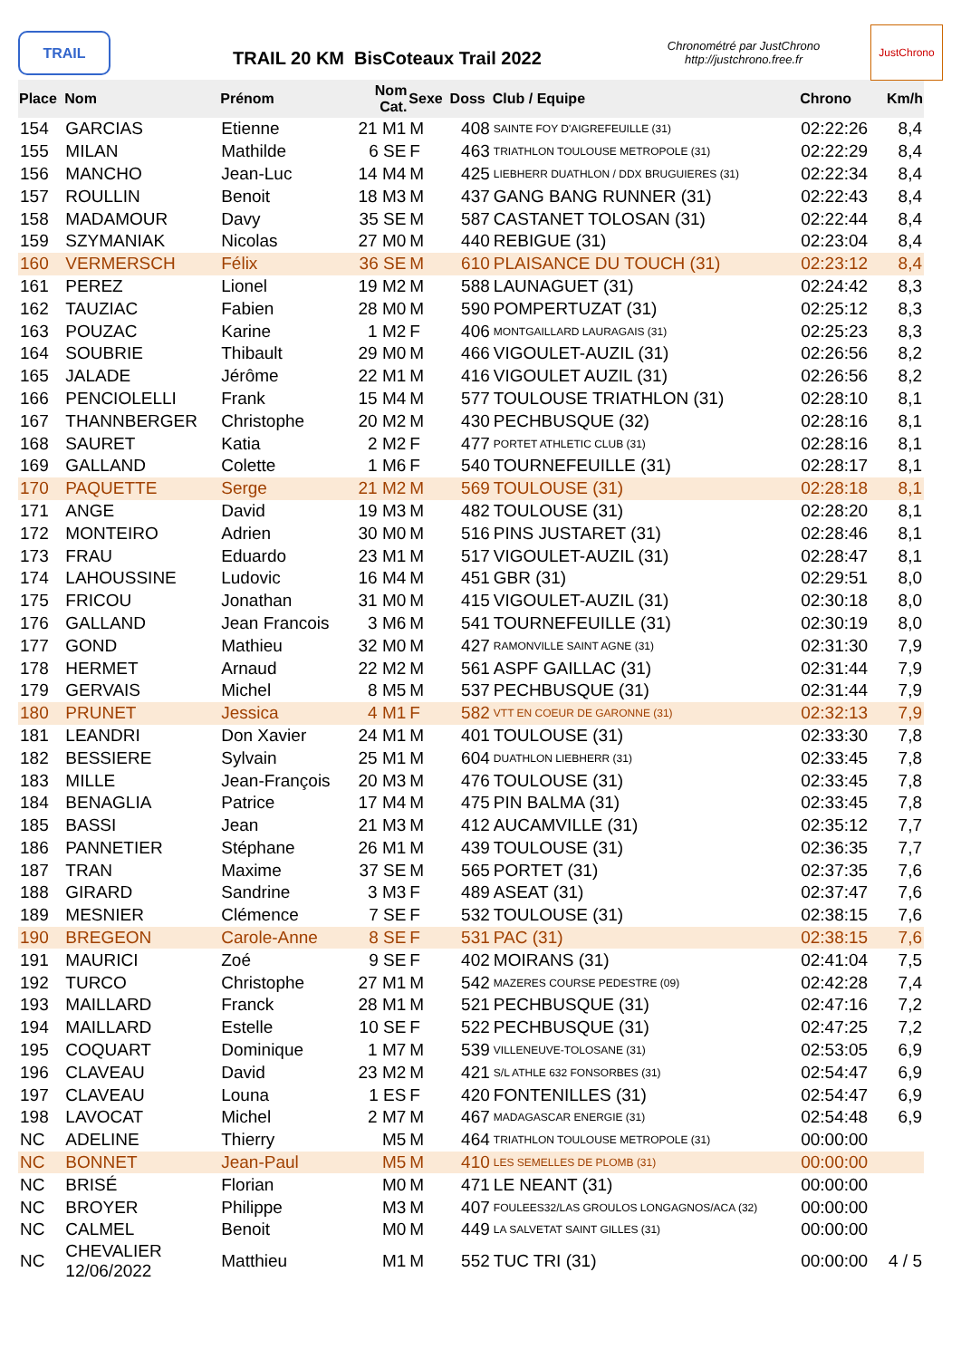TRAIL
TRAIL 20 KM BisCoteaux Trail 2022
Chronométré par JustChrono
http://justchrono.free.fr
JustChrono
| Place | Nom | Prénom | Nom Cat. | Sexe | Doss | Club / Equipe | Chrono | Km/h |
| --- | --- | --- | --- | --- | --- | --- | --- | --- |
| 154 | GARCIAS | Etienne | 21 M1 | M | 408 | SAINTE FOY D'AIGREFEUILLE (31) | 02:22:26 | 8,4 |
| 155 | MILAN | Mathilde | 6 SE | F | 463 | TRIATHLON TOULOUSE METROPOLE (31) | 02:22:29 | 8,4 |
| 156 | MANCHO | Jean-Luc | 14 M4 | M | 425 | LIEBHERR DUATHLON / DDX BRUGUIERES (31) | 02:22:34 | 8,4 |
| 157 | ROULLIN | Benoit | 18 M3 | M | 437 | GANG BANG RUNNER (31) | 02:22:43 | 8,4 |
| 158 | MADAMOUR | Davy | 35 SE | M | 587 | CASTANET TOLOSAN (31) | 02:22:44 | 8,4 |
| 159 | SZYMANIAK | Nicolas | 27 M0 | M | 440 | REBIGUE (31) | 02:23:04 | 8,4 |
| 160 | VERMERSCH | Félix | 36 SE | M | 610 | PLAISANCE DU TOUCH (31) | 02:23:12 | 8,4 |
| 161 | PEREZ | Lionel | 19 M2 | M | 588 | LAUNAGUET (31) | 02:24:42 | 8,3 |
| 162 | TAUZIAC | Fabien | 28 M0 | M | 590 | POMPERTUZAT (31) | 02:25:12 | 8,3 |
| 163 | POUZAC | Karine | 1 M2 | F | 406 | MONTGAILLARD LAURAGAIS (31) | 02:25:23 | 8,3 |
| 164 | SOUBRIE | Thibault | 29 M0 | M | 466 | VIGOULET-AUZIL (31) | 02:26:56 | 8,2 |
| 165 | JALADE | Jérôme | 22 M1 | M | 416 | VIGOULET AUZIL (31) | 02:26:56 | 8,2 |
| 166 | PENCIOLELLI | Frank | 15 M4 | M | 577 | TOULOUSE TRIATHLON (31) | 02:28:10 | 8,1 |
| 167 | THANNBERGER | Christophe | 20 M2 | M | 430 | PECHBUSQUE (32) | 02:28:16 | 8,1 |
| 168 | SAURET | Katia | 2 M2 | F | 477 | PORTET ATHLETIC CLUB (31) | 02:28:16 | 8,1 |
| 169 | GALLAND | Colette | 1 M6 | F | 540 | TOURNEFEUILLE (31) | 02:28:17 | 8,1 |
| 170 | PAQUETTE | Serge | 21 M2 | M | 569 | TOULOUSE (31) | 02:28:18 | 8,1 |
| 171 | ANGE | David | 19 M3 | M | 482 | TOULOUSE (31) | 02:28:20 | 8,1 |
| 172 | MONTEIRO | Adrien | 30 M0 | M | 516 | PINS JUSTARET (31) | 02:28:46 | 8,1 |
| 173 | FRAU | Eduardo | 23 M1 | M | 517 | VIGOULET-AUZIL (31) | 02:28:47 | 8,1 |
| 174 | LAHOUSSINE | Ludovic | 16 M4 | M | 451 | GBR (31) | 02:29:51 | 8,0 |
| 175 | FRICOU | Jonathan | 31 M0 | M | 415 | VIGOULET-AUZIL (31) | 02:30:18 | 8,0 |
| 176 | GALLAND | Jean Francois | 3 M6 | M | 541 | TOURNEFEUILLE (31) | 02:30:19 | 8,0 |
| 177 | GOND | Mathieu | 32 M0 | M | 427 | RAMONVILLE SAINT AGNE (31) | 02:31:30 | 7,9 |
| 178 | HERMET | Arnaud | 22 M2 | M | 561 | ASPF GAILLAC (31) | 02:31:44 | 7,9 |
| 179 | GERVAIS | Michel | 8 M5 | M | 537 | PECHBUSQUE (31) | 02:31:44 | 7,9 |
| 180 | PRUNET | Jessica | 4 M1 | F | 582 | VTT EN COEUR DE GARONNE (31) | 02:32:13 | 7,9 |
| 181 | LEANDRI | Don Xavier | 24 M1 | M | 401 | TOULOUSE (31) | 02:33:30 | 7,8 |
| 182 | BESSIERE | Sylvain | 25 M1 | M | 604 | DUATHLON LIEBHERR (31) | 02:33:45 | 7,8 |
| 183 | MILLE | Jean-François | 20 M3 | M | 476 | TOULOUSE (31) | 02:33:45 | 7,8 |
| 184 | BENAGLIA | Patrice | 17 M4 | M | 475 | PIN BALMA (31) | 02:33:45 | 7,8 |
| 185 | BASSI | Jean | 21 M3 | M | 412 | AUCAMVILLE (31) | 02:35:12 | 7,7 |
| 186 | PANNETIER | Stéphane | 26 M1 | M | 439 | TOULOUSE (31) | 02:36:35 | 7,7 |
| 187 | TRAN | Maxime | 37 SE | M | 565 | PORTET (31) | 02:37:35 | 7,6 |
| 188 | GIRARD | Sandrine | 3 M3 | F | 489 | ASEAT (31) | 02:37:47 | 7,6 |
| 189 | MESNIER | Clémence | 7 SE | F | 532 | TOULOUSE (31) | 02:38:15 | 7,6 |
| 190 | BREGEON | Carole-Anne | 8 SE | F | 531 | PAC (31) | 02:38:15 | 7,6 |
| 191 | MAURICI | Zoé | 9 SE | F | 402 | MOIRANS (31) | 02:41:04 | 7,5 |
| 192 | TURCO | Christophe | 27 M1 | M | 542 | MAZERES COURSE PEDESTRE (09) | 02:42:28 | 7,4 |
| 193 | MAILLARD | Franck | 28 M1 | M | 521 | PECHBUSQUE (31) | 02:47:16 | 7,2 |
| 194 | MAILLARD | Estelle | 10 SE | F | 522 | PECHBUSQUE (31) | 02:47:25 | 7,2 |
| 195 | COQUART | Dominique | 1 M7 | M | 539 | VILLENEUVE-TOLOSANE (31) | 02:53:05 | 6,9 |
| 196 | CLAVEAU | David | 23 M2 | M | 421 | S/L ATHLE 632 FONSORBES (31) | 02:54:47 | 6,9 |
| 197 | CLAVEAU | Louna | 1 ES | F | 420 | FONTENILLES (31) | 02:54:47 | 6,9 |
| 198 | LAVOCAT | Michel | 2 M7 | M | 467 | MADAGASCAR ENERGIE (31) | 02:54:48 | 6,9 |
| NC | ADELINE | Thierry | M5 | M | 464 | TRIATHLON TOULOUSE METROPOLE (31) | 00:00:00 | |
| NC | BONNET | Jean-Paul | M5 | M | 410 | LES SEMELLES DE PLOMB (31) | 00:00:00 | |
| NC | BRISÉ | Florian | M0 | M | 471 | LE NEANT (31) | 00:00:00 | |
| NC | BROYER | Philippe | M3 | M | 407 | FOULEES32/LAS GROULOS LONGAGNOS/ACA (32) | 00:00:00 | |
| NC | CALMEL | Benoit | M0 | M | 449 | LA SALVETAT SAINT GILLES (31) | 00:00:00 | |
| NC | CHEVALIER 12/06/2022 | Matthieu | M1 | M | 552 | TUC TRI (31) | 00:00:00 | 4 / 5 |